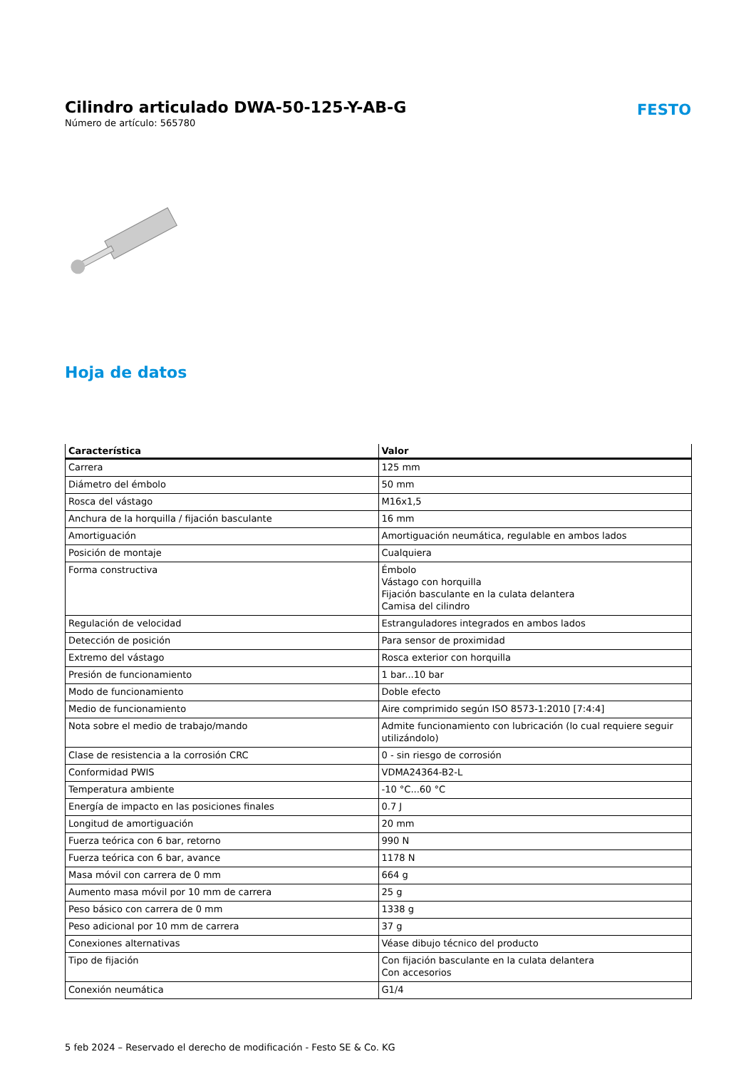Cilindro articulado DWA-50-125-Y-AB-G
Número de artículo: 565780
FESTO
Hoja de datos
| Característica | Valor |
| --- | --- |
| Carrera | 125 mm |
| Diámetro del émbolo | 50 mm |
| Rosca del vástago | M16x1,5 |
| Anchura de la horquilla / fijación basculante | 16 mm |
| Amortiguación | Amortiguación neumática, regulable en ambos lados |
| Posición de montaje | Cualquiera |
| Forma constructiva | Émbolo Vástago con horquilla Fijación basculante en la culata delantera Camisa del cilindro |
| Regulación de velocidad | Estranguladores integrados en ambos lados |
| Detección de posición | Para sensor de proximidad |
| Extremo del vástago | Rosca exterior con horquilla |
| Presión de funcionamiento | 1 bar...10 bar |
| Modo de funcionamiento | Doble efecto |
| Medio de funcionamiento | Aire comprimido según ISO 8573-1:2010 [7:4:4] |
| Nota sobre el medio de trabajo/mando | Admite funcionamiento con lubricación (lo cual requiere seguir utilizándolo) |
| Clase de resistencia a la corrosión CRC | 0 - sin riesgo de corrosión |
| Conformidad PWIS | VDMA24364-B2-L |
| Temperatura ambiente | -10 °C...60 °C |
| Energía de impacto en las posiciones finales | 0.7 J |
| Longitud de amortiguación | 20 mm |
| Fuerza teórica con 6 bar, retorno | 990 N |
| Fuerza teórica con 6 bar, avance | 1178 N |
| Masa móvil con carrera de 0 mm | 664 g |
| Aumento masa móvil por 10 mm de carrera | 25 g |
| Peso básico con carrera de 0 mm | 1338 g |
| Peso adicional por 10 mm de carrera | 37 g |
| Conexiones alternativas | Véase dibujo técnico del producto |
| Tipo de fijación | Con fijación basculante en la culata delantera Con accesorios |
| Conexión neumática | G1/4 |
5 feb 2024 – Reservado el derecho de modificación - Festo SE & Co. KG